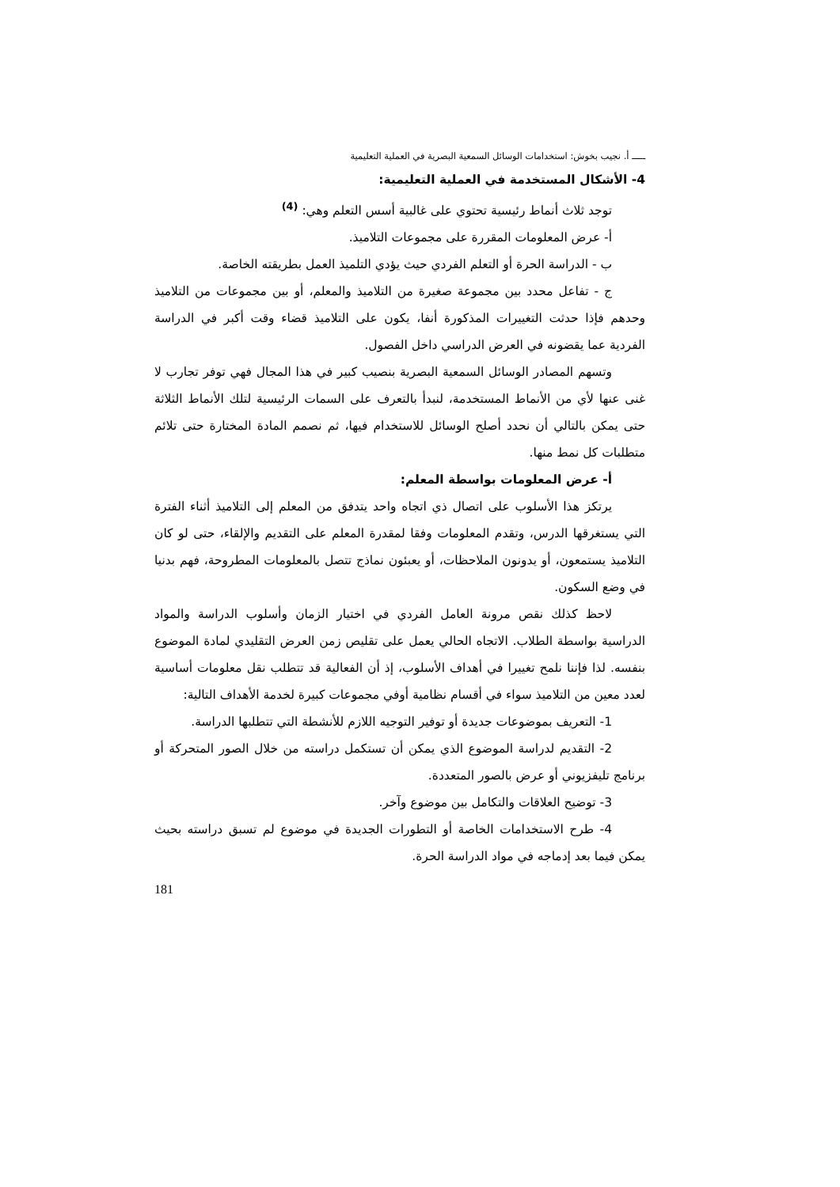ـــــ أ. نجيب بخوش: استخدامات الوسائل السمعية البصرية في العملية التعليمية
4- الأشكال المستخدمة في العملية التعليمية:
توجد ثلاث أنماط رئيسية تحتوي على غالبية أسس التعلم وهي: <sup>(4)</sup>
أ- عرض المعلومات المقررة على مجموعات التلاميذ.
ب - الدراسة الحرة أو التعلم الفردي حيث يؤدي التلميذ العمل بطريقته الخاصة.
ج - تفاعل محدد بين مجموعة صغيرة من التلاميذ والمعلم، أو بين مجموعات من التلاميذ وحدهم فإذا حدثت التغييرات المذكورة أنفا، يكون على التلاميذ قضاء وقت أكبر في الدراسة الفردية عما يقضونه في العرض الدراسي داخل الفصول.
وتسهم المصادر الوسائل السمعية البصرية بنصيب كبير في هذا المجال فهي توفر تجارب لا غنى عنها لأي من الأنماط المستخدمة، لنبدأ بالتعرف على السمات الرئيسية لتلك الأنماط الثلاثة حتى يمكن بالتالي أن نحدد أصلح الوسائل للاستخدام فيها، ثم نصمم المادة المختارة حتى تلائم متطلبات كل نمط منها.
أ- عرض المعلومات بواسطة المعلم:
يرتكز هذا الأسلوب على اتصال ذي اتجاه واحد يتدفق من المعلم إلى التلاميذ أثناء الفترة التي يستغرقها الدرس، وتقدم المعلومات وفقا لمقدرة المعلم على التقديم والإلقاء، حتى لو كان التلاميذ يستمعون، أو يدونون الملاحظات، أو يعبئون نماذج تتصل بالمعلومات المطروحة، فهم بدنيا في وضع السكون.
لاحظ كذلك نقص مرونة العامل الفردي في اختيار الزمان وأسلوب الدراسة والمواد الدراسية بواسطة الطلاب. الاتجاه الحالي يعمل على تقليص زمن العرض التقليدي لمادة الموضوع بنفسه. لذا فإننا نلمح تغييرا في أهداف الأسلوب، إذ أن الفعالية قد تتطلب نقل معلومات أساسية لعدد معين من التلاميذ سواء في أقسام نظامية أوفي مجموعات كبيرة لخدمة الأهداف التالية:
1- التعريف بموضوعات جديدة أو توفير التوجيه اللازم للأنشطة التي تتطلبها الدراسة.
2- التقديم لدراسة الموضوع الذي يمكن أن تستكمل دراسته من خلال الصور المتحركة أو برنامج تليفزيوني أو عرض بالصور المتعددة.
3- توضيح العلاقات والتكامل بين موضوع وآخر.
4- طرح الاستخدامات الخاصة أو التطورات الجديدة في موضوع لم تسبق دراسته بحيث يمكن فيما بعد إدماجه في مواد الدراسة الحرة.
181